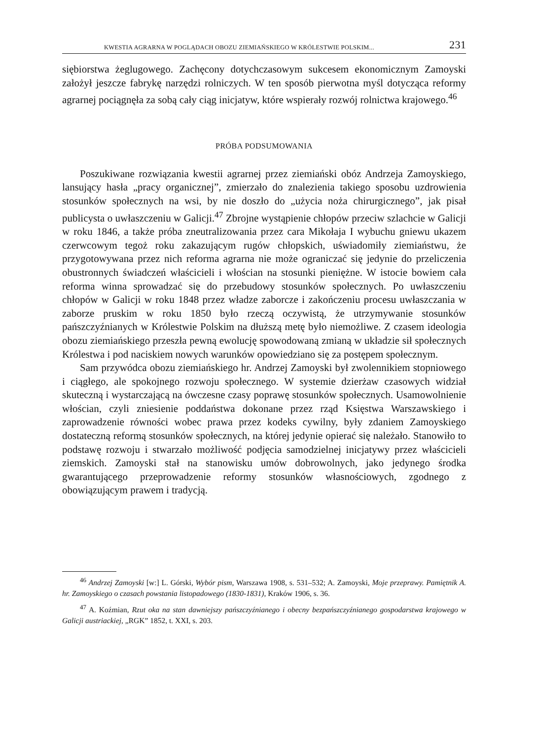KWESTIA AGRARNA W POGLĄDACH OBOZU ZIEMIAŃSKIEGO W KRÓLESTWIE POLSKIM... 231
siębiorstwa żeglugowego. Zachęcony dotychczasowym sukcesem ekonomicznym Zamoyski założył jeszcze fabrykę narzędzi rolniczych. W ten sposób pierwotna myśl dotycząca reformy agrarnej pociągnęła za sobą cały ciąg inicjatyw, które wspierały rozwój rolnictwa krajowego.<sup>46</sup>
PRÓBA PODSUMOWANIA
Poszukiwane rozwiązania kwestii agrarnej przez ziemiański obóz Andrzeja Zamoyskiego, lansujący hasła „pracy organicznej”, zmierzało do znalezienia takiego sposobu uzdrowienia stosunków społecznych na wsi, by nie doszło do „użycia noża chirurgicznego”, jak pisał publicysta o uwłaszczeniu w Galicji.<sup>47</sup> Zbrojne wystąpienie chłopów przeciw szlachcie w Galicji w roku 1846, a także próba zneutralizowania przez cara Mikołaja I wybuchu gniewu ukazem czerwcowym tegoż roku zakazującym rugów chłopskich, uświadomiły ziemiaństwu, że przygotowywana przez nich reforma agrarna nie może ograniczać się jedynie do przeliczenia obustronnych świadczeń właścicieli i włościan na stosunki pieniężne. W istocie bowiem cała reforma winna sprowadzać się do przebudowy stosunków społecznych. Po uwłaszczeniu chłopów w Galicji w roku 1848 przez władze zaborcze i zakończeniu procesu uwłaszczania w zaborze pruskim w roku 1850 było rzeczą oczywistą, że utrzymywanie stosunków pańszczyźnianych w Królestwie Polskim na dłuższą metę było niemożliwe. Z czasem ideologia obozu ziemiańskiego przeszła pewną ewolucję spowodowaną zmianą w układzie sił społecznych Królestwa i pod naciskiem nowych warunków opowiedziano się za postępem społecznym.
Sam przywódca obozu ziemiańskiego hr. Andrzej Zamoyski był zwolennikiem stopniowego i ciągłego, ale spokojnego rozwoju społecznego. W systemie dzierżaw czasowych widział skuteczną i wystarczającą na ówczesne czasy poprawę stosunków społecznych. Usamowolnienie włościan, czyli zniesienie poddaństwa dokonane przez rząd Księstwa Warszawskiego i zaprowadzenie równości wobec prawa przez kodeks cywilny, były zdaniem Zamoyskiego dostateczną reformą stosunków społecznych, na której jedynie opierać się należało. Stanowiło to podstawę rozwoju i stwarzało możliwość podjęcia samodzielnej inicjatywy przez właścicieli ziemskich. Zamoyski stał na stanowisku umów dobrowolnych, jako jedynego środka gwarantującego przeprowadzenie reformy stosunków własnościowych, zgodnego z obowiązującym prawem i tradycją.
<sup>46</sup> Andrzej Zamoyski [w:] L. Górski, Wybór pism, Warszawa 1908, s. 531–532; A. Zamoyski, Moje przeprawy. Pamiętnik A. hr. Zamoyskiego o czasach powstania listopadowego (1830-1831), Kraków 1906, s. 36.
<sup>47</sup> A. Koźmian, Rzut oka na stan dawniejszy pańszczyźnianego i obecny bezpańszczyźnianego gospodarstwa krajowego w Galicji austriackiej, „RGK” 1852, t. XXI, s. 203.